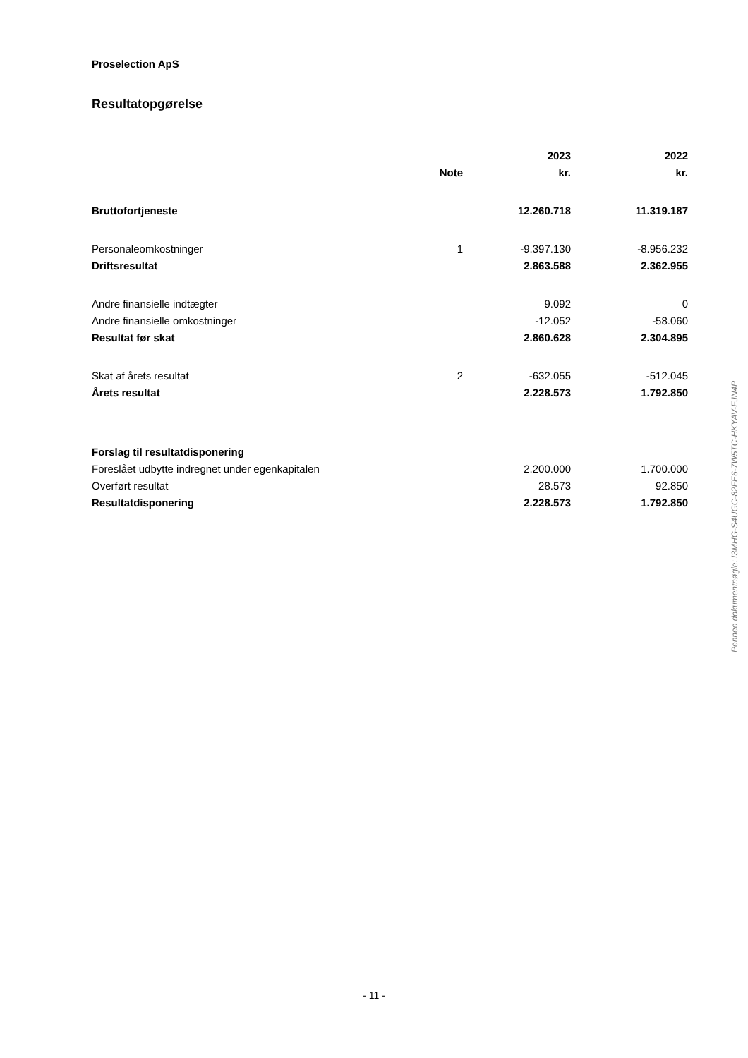Proselection ApS
Resultatopgørelse
| | | 2023 | 2022 |
| --- | --- | --- | --- |
| | Note | kr. | kr. |
| Bruttofortjeneste | | 12.260.718 | 11.319.187 |
| Personaleomkostninger | 1 | -9.397.130 | -8.956.232 |
| Driftsresultat | | 2.863.588 | 2.362.955 |
| Andre finansielle indtægter | | 9.092 | 0 |
| Andre finansielle omkostninger | | -12.052 | -58.060 |
| Resultat før skat | | 2.860.628 | 2.304.895 |
| Skat af årets resultat | 2 | -632.055 | -512.045 |
| Årets resultat | | 2.228.573 | 1.792.850 |
| Forslag til resultatdisponering | | | |
| Foreslået udbytte indregnet under egenkapitalen | | 2.200.000 | 1.700.000 |
| Overført resultat | | 28.573 | 92.850 |
| Resultatdisponering | | 2.228.573 | 1.792.850 |
Penneo dokumentnøgle: I3MHG-S4UGC-82FE6-7W5TC-HKYAV-FJN4P
- 11 -